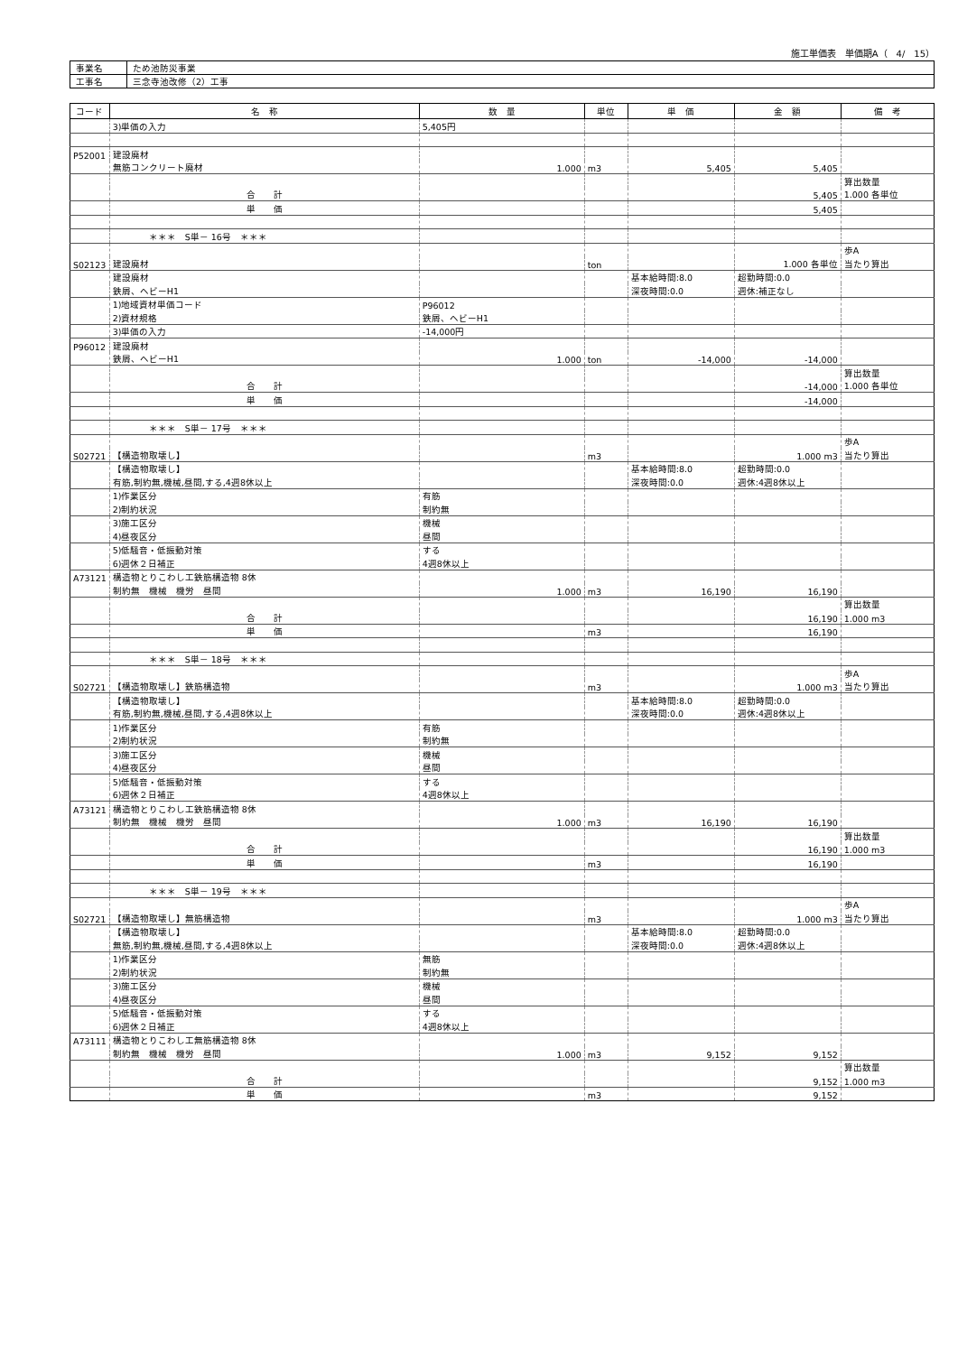施工単価表　単価期A（　4/　15）
| 事業名 | ため池防災事業 |
| 工事名 | 三念寺池改修（2）工事 |
| コード | 名 称 | 数 量 | 単位 | 単 価 | 金 額 | 備 考 |
| --- | --- | --- | --- | --- | --- | --- |
| | 3)単価の入力 | 5,405円 | | | | |
| P52001 | 建設廃材 | | | | | |
| | 無筋コンクリート廃材 | 1.000 | m3 | 5,405 | 5,405 | |
| | | | | | | 算出数量 |
| | 合 計 | | | | 5,405 | 1.000 各単位 |
| | 単 価 | | | | 5,405 | |
| | ＊＊＊ S単－ 16号 ＊＊＊ | | | | | |
| | | | | | | 歩A |
| S02123 | 建設廃材 | | ton | | 1.000 各単位 | 当たり算出 |
| | 建設廃材 | | | 基本給時間:8.0 | 超勤時間:0.0 | |
| | 鉄屑、ヘビーH1 | | | 深夜時間:0.0 | 週休:補正なし | |
| | 1)地域資材単価コード | P96012 | | | | |
| | 2)資材規格 | 鉄屑、ヘビーH1 | | | | |
| | 3)単価の入力 | -14,000円 | | | | |
| P96012 | 建設廃材 | | | | | |
| | 鉄屑、ヘビーH1 | 1.000 | ton | -14,000 | -14,000 | |
| | | | | | | 算出数量 |
| | 合 計 | | | | -14,000 | 1.000 各単位 |
| | 単 価 | | | | -14,000 | |
| | ＊＊＊ S単－ 17号 ＊＊＊ | | | | | |
| | | | | | | 歩A |
| S02721 | 【構造物取壊し】 | | m3 | | 1.000 m3 | 当たり算出 |
| | 【構造物取壊し】 | | | 基本給時間:8.0 | 超勤時間:0.0 | |
| | 有筋,制約無,機械,昼間,する,4週8休以上 | | | 深夜時間:0.0 | 週休:4週8休以上 | |
| | 1)作業区分 | 有筋 | | | | |
| | 2)制約状況 | 制約無 | | | | |
| | 3)施工区分 | 機械 | | | | |
| | 4)昼夜区分 | 昼間 | | | | |
| | 5)低騒音・低振動対策 | する | | | | |
| | 6)週休２日補正 | 4週8休以上 | | | | |
| A73121 | 構造物とりこわし工鉄筋構造物 8休 | | | | | |
| | 制約無 機械 機労 昼間 | 1.000 | m3 | 16,190 | 16,190 | |
| | | | | | | 算出数量 |
| | 合 計 | | | | 16,190 | 1.000 m3 |
| | 単 価 | | m3 | | 16,190 | |
| | ＊＊＊ S単－ 18号 ＊＊＊ | | | | | |
| | | | | | | 歩A |
| S02721 | 【構造物取壊し】鉄筋構造物 | | m3 | | 1.000 m3 | 当たり算出 |
| | 【構造物取壊し】 | | | 基本給時間:8.0 | 超勤時間:0.0 | |
| | 有筋,制約無,機械,昼間,する,4週8休以上 | | | 深夜時間:0.0 | 週休:4週8休以上 | |
| | 1)作業区分 | 有筋 | | | | |
| | 2)制約状況 | 制約無 | | | | |
| | 3)施工区分 | 機械 | | | | |
| | 4)昼夜区分 | 昼間 | | | | |
| | 5)低騒音・低振動対策 | する | | | | |
| | 6)週休２日補正 | 4週8休以上 | | | | |
| A73121 | 構造物とりこわし工鉄筋構造物 8休 | | | | | |
| | 制約無 機械 機労 昼間 | 1.000 | m3 | 16,190 | 16,190 | |
| | | | | | | 算出数量 |
| | 合 計 | | | | 16,190 | 1.000 m3 |
| | 単 価 | | m3 | | 16,190 | |
| | ＊＊＊ S単－ 19号 ＊＊＊ | | | | | |
| | | | | | | 歩A |
| S02721 | 【構造物取壊し】無筋構造物 | | m3 | | 1.000 m3 | 当たり算出 |
| | 【構造物取壊し】 | | | 基本給時間:8.0 | 超勤時間:0.0 | |
| | 無筋,制約無,機械,昼間,する,4週8休以上 | | | 深夜時間:0.0 | 週休:4週8休以上 | |
| | 1)作業区分 | 無筋 | | | | |
| | 2)制約状況 | 制約無 | | | | |
| | 3)施工区分 | 機械 | | | | |
| | 4)昼夜区分 | 昼間 | | | | |
| | 5)低騒音・低振動対策 | する | | | | |
| | 6)週休２日補正 | 4週8休以上 | | | | |
| A73111 | 構造物とりこわし工無筋構造物 8休 | | | | | |
| | 制約無 機械 機労 昼間 | 1.000 | m3 | 9,152 | 9,152 | |
| | | | | | | 算出数量 |
| | 合 計 | | | | 9,152 | 1.000 m3 |
| | 単 価 | | m3 | | 9,152 | |